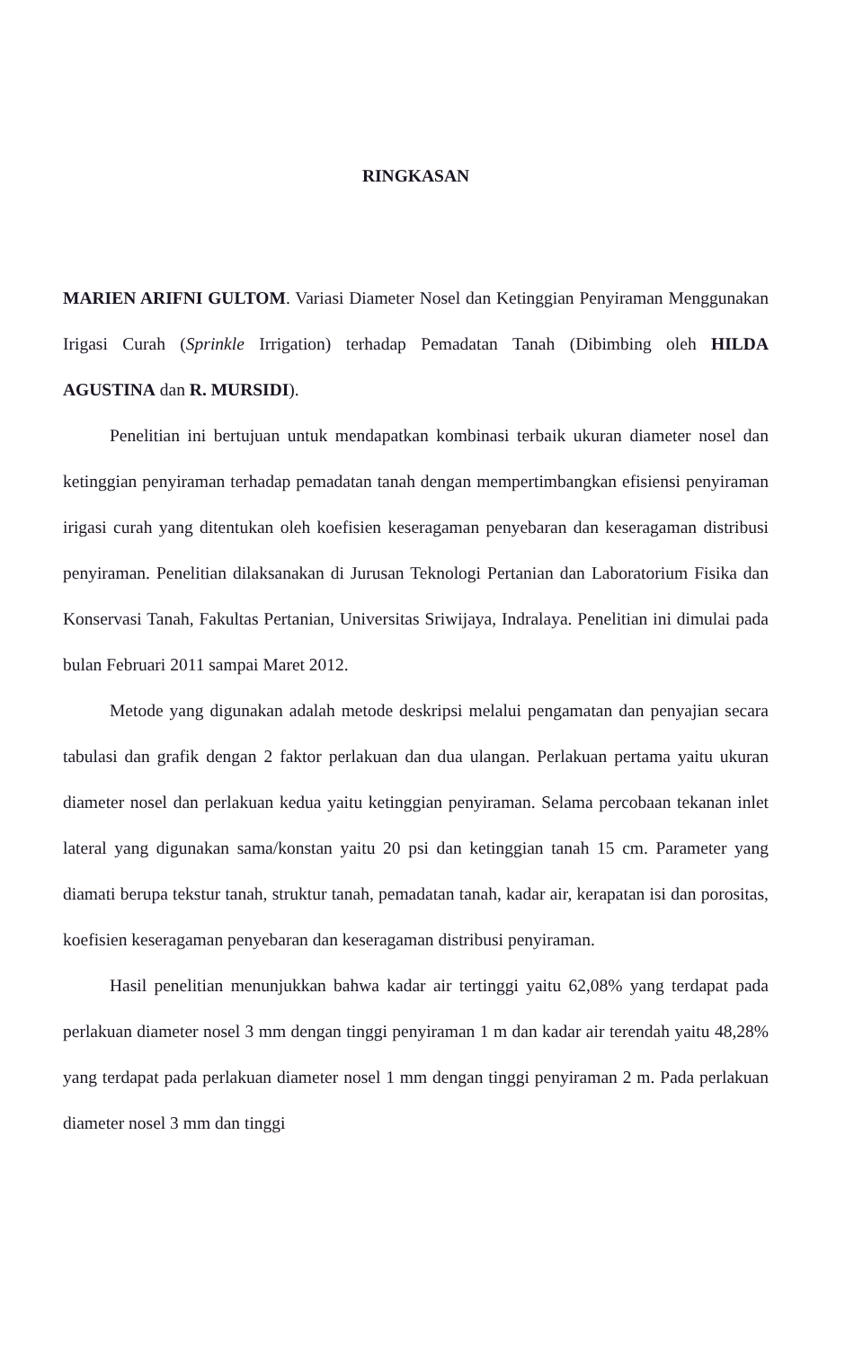RINGKASAN
MARIEN ARIFNI GULTOM. Variasi Diameter Nosel dan Ketinggian Penyiraman Menggunakan Irigasi Curah (Sprinkle Irrigation) terhadap Pemadatan Tanah (Dibimbing oleh HILDA AGUSTINA dan R. MURSIDI).
Penelitian ini bertujuan untuk mendapatkan kombinasi terbaik ukuran diameter nosel dan ketinggian penyiraman terhadap pemadatan tanah dengan mempertimbangkan efisiensi penyiraman irigasi curah yang ditentukan oleh koefisien keseragaman penyebaran dan keseragaman distribusi penyiraman. Penelitian dilaksanakan di Jurusan Teknologi Pertanian dan Laboratorium Fisika dan Konservasi Tanah, Fakultas Pertanian, Universitas Sriwijaya, Indralaya. Penelitian ini dimulai pada bulan Februari 2011 sampai Maret 2012.
Metode yang digunakan adalah metode deskripsi melalui pengamatan dan penyajian secara tabulasi dan grafik dengan 2 faktor perlakuan dan dua ulangan. Perlakuan pertama yaitu ukuran diameter nosel dan perlakuan kedua yaitu ketinggian penyiraman. Selama percobaan tekanan inlet lateral yang digunakan sama/konstan yaitu 20 psi dan ketinggian tanah 15 cm. Parameter yang diamati berupa tekstur tanah, struktur tanah, pemadatan tanah, kadar air, kerapatan isi dan porositas, koefisien keseragaman penyebaran dan keseragaman distribusi penyiraman.
Hasil penelitian menunjukkan bahwa kadar air tertinggi yaitu 62,08% yang terdapat pada perlakuan diameter nosel 3 mm dengan tinggi penyiraman 1 m dan kadar air terendah yaitu 48,28% yang terdapat pada perlakuan diameter nosel 1 mm dengan tinggi penyiraman 2 m. Pada perlakuan diameter nosel 3 mm dan tinggi